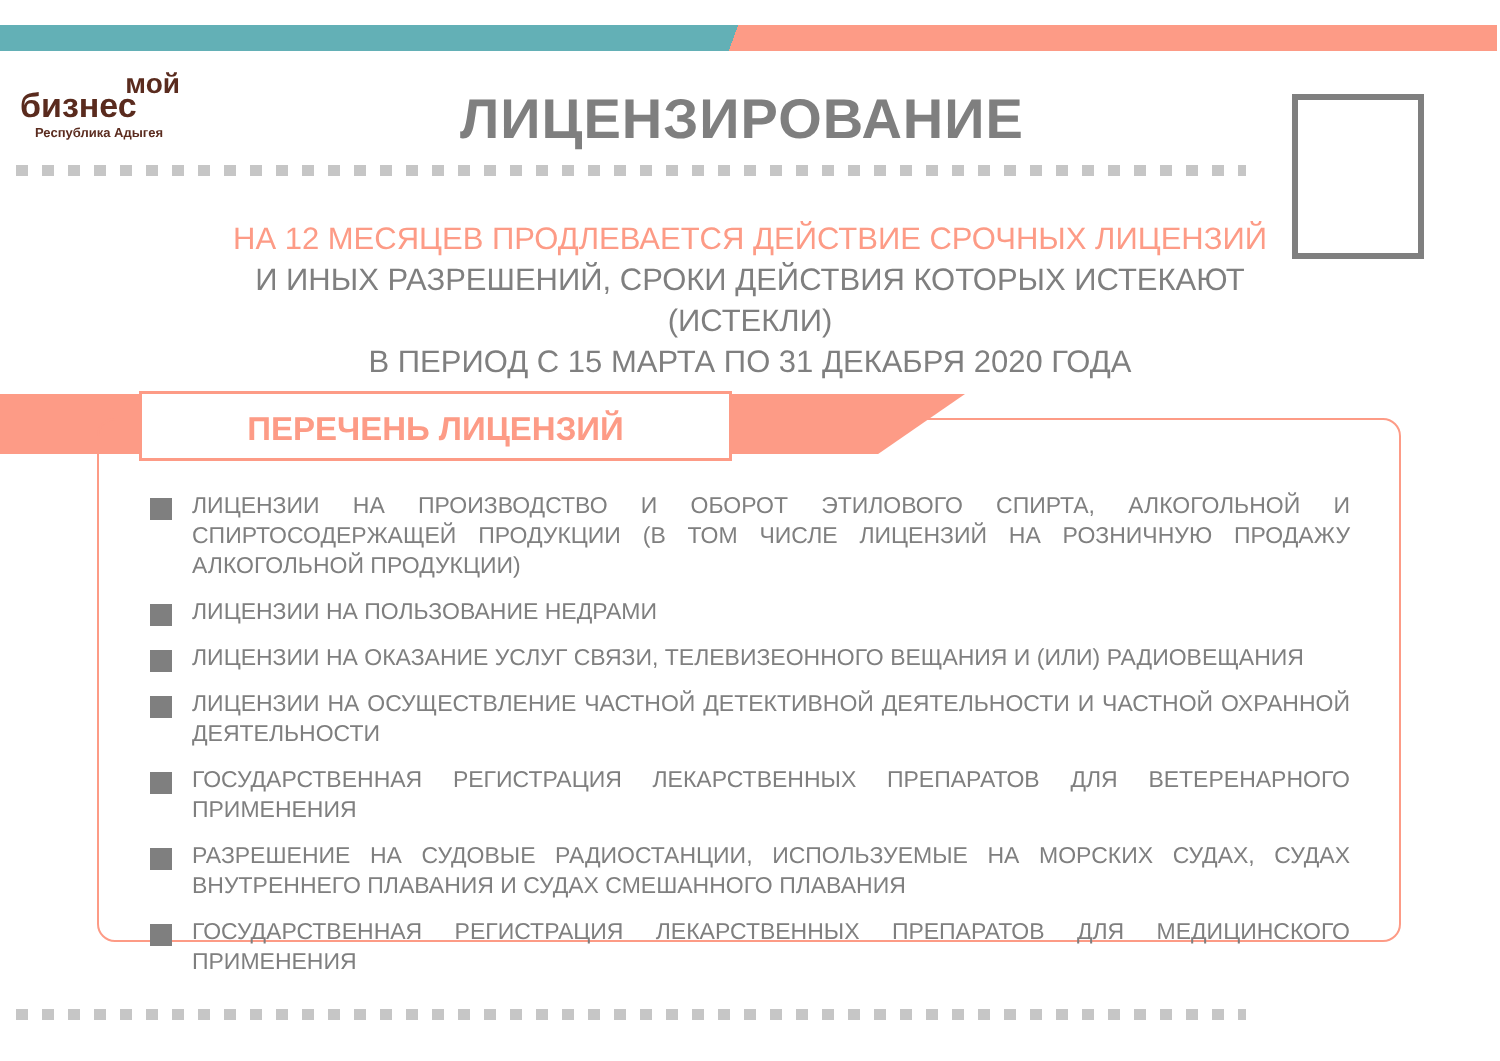мой
бизнес
Республика Адыгея
ЛИЦЕНЗИРОВАНИЕ
НА 12 МЕСЯЦЕВ ПРОДЛЕВАЕТСЯ ДЕЙСТВИЕ СРОЧНЫХ ЛИЦЕНЗИЙ
И ИНЫХ РАЗРЕШЕНИЙ, СРОКИ ДЕЙСТВИЯ КОТОРЫХ ИСТЕКАЮТ (ИСТЕКЛИ)
В ПЕРИОД С 15 МАРТА ПО 31 ДЕКАБРЯ 2020 ГОДА
ПЕРЕЧЕНЬ ЛИЦЕНЗИЙ
ЛИЦЕНЗИИ НА ПРОИЗВОДСТВО И ОБОРОТ ЭТИЛОВОГО СПИРТА, АЛКОГОЛЬНОЙ И СПИРТОСОДЕРЖАЩЕЙ ПРОДУКЦИИ (В ТОМ ЧИСЛЕ ЛИЦЕНЗИЙ НА РОЗНИЧНУЮ ПРОДАЖУ АЛКОГОЛЬНОЙ ПРОДУКЦИИ)
ЛИЦЕНЗИИ НА ПОЛЬЗОВАНИЕ НЕДРАМИ
ЛИЦЕНЗИИ НА ОКАЗАНИЕ УСЛУГ СВЯЗИ, ТЕЛЕВИЗЕОННОГО ВЕЩАНИЯ И (ИЛИ) РАДИОВЕЩАНИЯ
ЛИЦЕНЗИИ НА ОСУЩЕСТВЛЕНИЕ ЧАСТНОЙ ДЕТЕКТИВНОЙ ДЕЯТЕЛЬНОСТИ И ЧАСТНОЙ ОХРАННОЙ ДЕЯТЕЛЬНОСТИ
ГОСУДАРСТВЕННАЯ РЕГИСТРАЦИЯ ЛЕКАРСТВЕННЫХ ПРЕПАРАТОВ ДЛЯ ВЕТЕРЕНАРНОГО ПРИМЕНЕНИЯ
РАЗРЕШЕНИЕ НА СУДОВЫЕ РАДИОСТАНЦИИ, ИСПОЛЬЗУЕМЫЕ НА МОРСКИХ СУДАХ, СУДАХ ВНУТРЕННЕГО ПЛАВАНИЯ И СУДАХ СМЕШАННОГО ПЛАВАНИЯ
ГОСУДАРСТВЕННАЯ РЕГИСТРАЦИЯ ЛЕКАРСТВЕННЫХ ПРЕПАРАТОВ ДЛЯ МЕДИЦИНСКОГО ПРИМЕНЕНИЯ